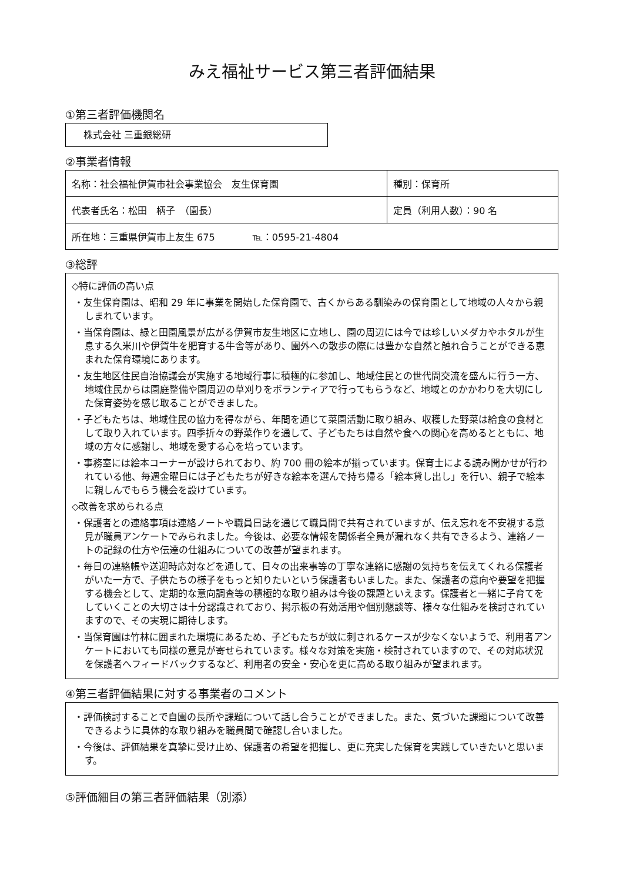みえ福祉サービス第三者評価結果
①第三者評価機関名
株式会社 三重銀総研
②事業者情報
| 名称：社会福祉伊賀市社会事業協会 友生保育園 | 種別：保育所 |
| 代表者氏名：松田 柄子 （園長） | 定員（利用人数）：90 名 |
| 所在地：三重県伊賀市上友生 675 ℡：0595-21-4804 | |
③総評
◇特に評価の高い点
・友生保育園は、昭和 29 年に事業を開始した保育園で、古くからある馴染みの保育園として地域の人々から親しまれています。
・当保育園は、緑と田園風景が広がる伊賀市友生地区に立地し、園の周辺には今では珍しいメダカやホタルが生息する久米川や伊賀牛を肥育する牛舎等があり、園外への散歩の際には豊かな自然と触れ合うことができる恵まれた保育環境にあります。
・友生地区住民自治協議会が実施する地域行事に積極的に参加し、地域住民との世代間交流を盛んに行う一方、地域住民からは園庭整備や園周辺の草刈りをボランティアで行ってもらうなど、地域とのかかわりを大切にした保育姿勢を感じ取ることができました。
・子どもたちは、地域住民の協力を得ながら、年間を通じて菜園活動に取り組み、収穫した野菜は給食の食材として取り入れています。四季折々の野菜作りを通して、子どもたちは自然や食への関心を高めるとともに、地域の方々に感謝し、地域を愛する心を培っています。
・事務室には絵本コーナーが設けられており、約 700 冊の絵本が揃っています。保育士による読み聞かせが行われている他、毎週金曜日には子どもたちが好きな絵本を選んで持ち帰る「絵本貸し出し」を行い、親子で絵本に親しんでもらう機会を設けています。
◇改善を求められる点
・保護者との連絡事項は連絡ノートや職員日誌を通じて職員間で共有されていますが、伝え忘れを不安視する意見が職員アンケートでみられました。今後は、必要な情報を関係者全員が漏れなく共有できるよう、連絡ノートの記録の仕方や伝達の仕組みについての改善が望まれます。
・毎日の連絡帳や送迎時応対などを通して、日々の出来事等の丁寧な連絡に感謝の気持ちを伝えてくれる保護者がいた一方で、子供たちの様子をもっと知りたいという保護者もいました。また、保護者の意向や要望を把握する機会として、定期的な意向調査等の積極的な取り組みは今後の課題といえます。保護者と一緒に子育てをしていくことの大切さは十分認識されており、掲示板の有効活用や個別懇談等、様々な仕組みを検討されていますので、その実現に期待します。
・当保育園は竹林に囲まれた環境にあるため、子どもたちが蚊に刺されるケースが少なくないようで、利用者アンケートにおいても同様の意見が寄せられています。様々な対策を実施・検討されていますので、その対応状況を保護者へフィードバックするなど、利用者の安全・安心を更に高める取り組みが望まれます。
④第三者評価結果に対する事業者のコメント
・評価検討することで自園の長所や課題について話し合うことができました。また、気づいた課題について改善できるように具体的な取り組みを職員間で確認し合いました。
・今後は、評価結果を真摯に受け止め、保護者の希望を把握し、更に充実した保育を実践していきたいと思います。
⑤評価細目の第三者評価結果（別添）